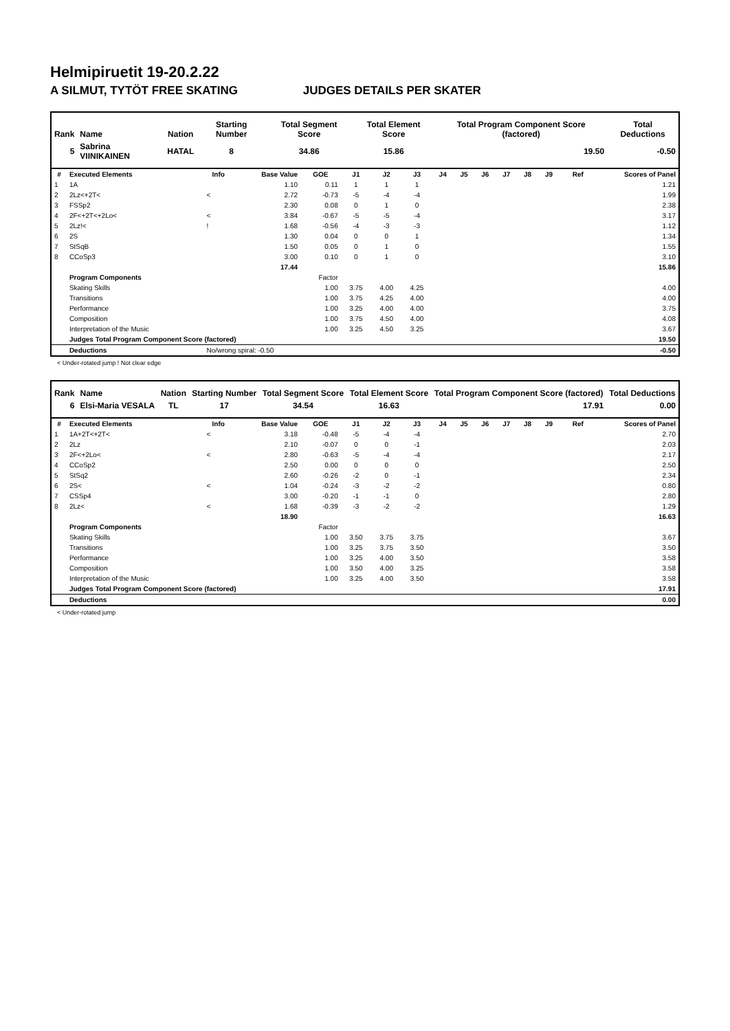Helmipiruetit 19-20.2.22
A SILMUT, TYTÖT FREE SKATING JUDGES DETAILS PER SKATER
| Rank | Name | Nation | Starting Number | Total Segment Score | Total Element Score | Total Program Component Score (factored) | Total Deductions |
| --- | --- | --- | --- | --- | --- | --- | --- |
| 5 | Sabrina VIINIKAINEN | HATAL | 8 | 34.86 | 15.86 | 19.50 | -0.50 |
| # | Executed Elements | Info | Base Value | GOE | J1 | J2 | J3 | J4 | J5 | J6 | J7 | J8 | J9 | Ref | Scores of Panel |
| --- | --- | --- | --- | --- | --- | --- | --- | --- | --- | --- | --- | --- | --- | --- | --- |
| 1 | 1A | | 1.10 | 0.11 | 1 | 1 | 1 | | | | | | | | 1.21 |
| 2 | 2Lz<+2T< | < | 2.72 | -0.73 | -5 | -4 | -4 | | | | | | | | 1.99 |
| 3 | FSSp2 | | 2.30 | 0.08 | 0 | 1 | 0 | | | | | | | | 2.38 |
| 4 | 2F<+2T<+2Lo< | < | 3.84 | -0.67 | -5 | -5 | -4 | | | | | | | | 3.17 |
| 5 | 2Lz!< | ! | 1.68 | -0.56 | -4 | -3 | -3 | | | | | | | | 1.12 |
| 6 | 2S | | 1.30 | 0.04 | 0 | 0 | 1 | | | | | | | | 1.34 |
| 7 | StSqB | | 1.50 | 0.05 | 0 | 1 | 0 | | | | | | | | 1.55 |
| 8 | CCoSp3 | | 3.00 | 0.10 | 0 | 1 | 0 | | | | | | | | 3.10 |
| | | | 17.44 | | | | | | | | | | | | 15.86 |
| | Program Components | | | Factor | | | | | | | | | | | |
| | Skating Skills | | | 1.00 | 3.75 | 4.00 | 4.25 | | | | | | | | 4.00 |
| | Transitions | | | 1.00 | 3.75 | 4.25 | 4.00 | | | | | | | | 4.00 |
| | Performance | | | 1.00 | 3.25 | 4.00 | 4.00 | | | | | | | | 3.75 |
| | Composition | | | 1.00 | 3.75 | 4.50 | 4.00 | | | | | | | | 4.08 |
| | Interpretation of the Music | | | 1.00 | 3.25 | 4.50 | 3.25 | | | | | | | | 3.67 |
| | Judges Total Program Component Score (factored) | | | | | | | | | | | | | | 19.50 |
| | Deductions | No/wrong spiral: -0.50 | | | | | | | | | | | | | -0.50 |
< Under-rotated jump ! Not clear edge
| Rank | Name | Nation | Starting Number | Total Segment Score | Total Element Score | Total Program Component Score (factored) | Total Deductions |
| --- | --- | --- | --- | --- | --- | --- | --- |
| 6 | Elsi-Maria VESALA | TL | 17 | 34.54 | 16.63 | 17.91 | 0.00 |
| # | Executed Elements | Info | Base Value | GOE | J1 | J2 | J3 | J4 | J5 | J6 | J7 | J8 | J9 | Ref | Scores of Panel |
| --- | --- | --- | --- | --- | --- | --- | --- | --- | --- | --- | --- | --- | --- | --- | --- |
| 1 | 1A+2T<+2T< | < | 3.18 | -0.48 | -5 | -4 | -4 | | | | | | | | 2.70 |
| 2 | 2Lz | | 2.10 | -0.07 | 0 | 0 | -1 | | | | | | | | 2.03 |
| 3 | 2F<+2Lo< | < | 2.80 | -0.63 | -5 | -4 | -4 | | | | | | | | 2.17 |
| 4 | CCoSp2 | | 2.50 | 0.00 | 0 | 0 | 0 | | | | | | | | 2.50 |
| 5 | StSq2 | | 2.60 | -0.26 | -2 | 0 | -1 | | | | | | | | 2.34 |
| 6 | 2S< | < | 1.04 | -0.24 | -3 | -2 | -2 | | | | | | | | 0.80 |
| 7 | CSSp4 | | 3.00 | -0.20 | -1 | -1 | 0 | | | | | | | | 2.80 |
| 8 | 2Lz< | < | 1.68 | -0.39 | -3 | -2 | -2 | | | | | | | | 1.29 |
| | | | 18.90 | | | | | | | | | | | | 16.63 |
| | Program Components | | | Factor | | | | | | | | | | | |
| | Skating Skills | | | 1.00 | 3.50 | 3.75 | 3.75 | | | | | | | | 3.67 |
| | Transitions | | | 1.00 | 3.25 | 3.75 | 3.50 | | | | | | | | 3.50 |
| | Performance | | | 1.00 | 3.25 | 4.00 | 3.50 | | | | | | | | 3.58 |
| | Composition | | | 1.00 | 3.50 | 4.00 | 3.25 | | | | | | | | 3.58 |
| | Interpretation of the Music | | | 1.00 | 3.25 | 4.00 | 3.50 | | | | | | | | 3.58 |
| | Judges Total Program Component Score (factored) | | | | | | | | | | | | | | 17.91 |
| | Deductions | | | | | | | | | | | | | | 0.00 |
< Under-rotated jump